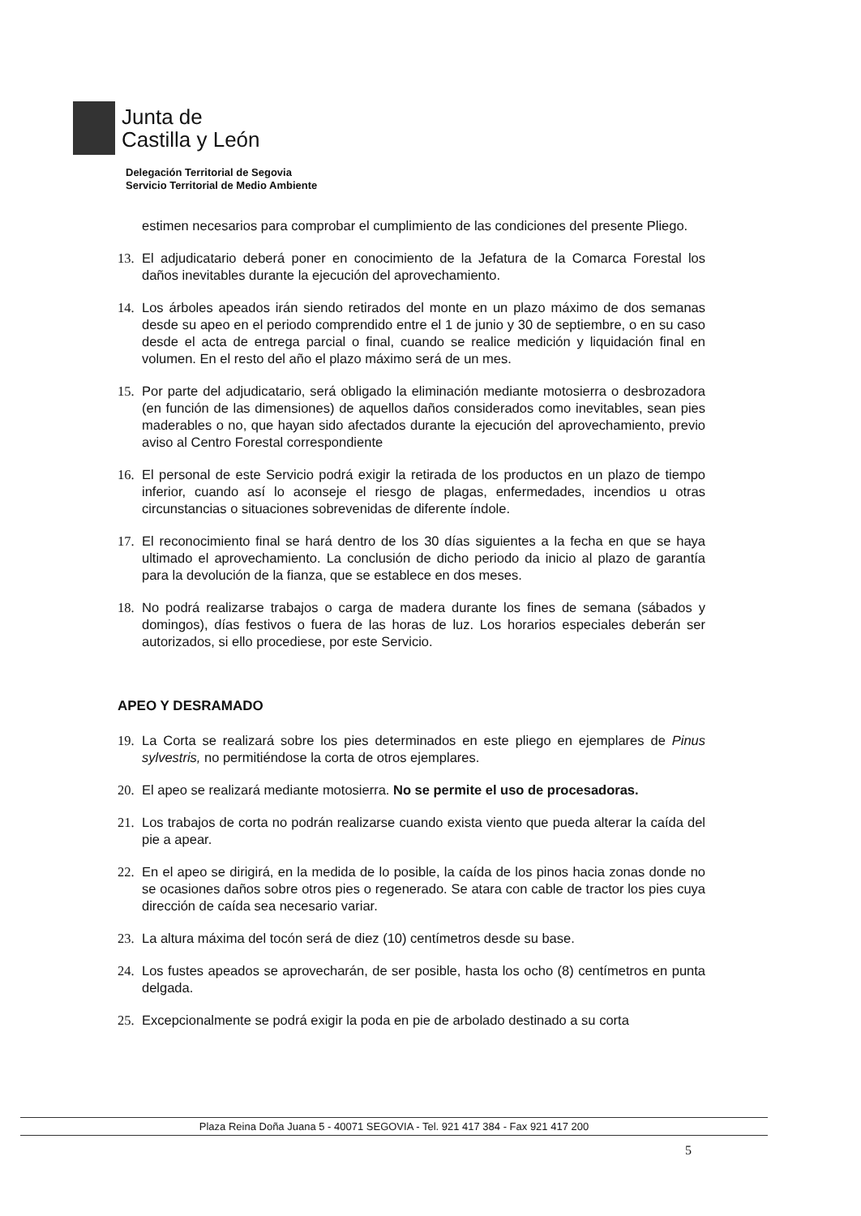Junta de
Castilla y León
Delegación Territorial de Segovia
Servicio Territorial de Medio Ambiente
estimen necesarios para comprobar el cumplimiento de las condiciones del presente Pliego.
13. El adjudicatario deberá poner en conocimiento de la Jefatura de la Comarca Forestal los daños inevitables durante la ejecución del aprovechamiento.
14. Los árboles apeados irán siendo retirados del monte en un plazo máximo de dos semanas desde su apeo en el periodo comprendido entre el 1 de junio y 30 de septiembre, o en su caso desde el acta de entrega parcial o final, cuando se realice medición y liquidación final en volumen. En el resto del año el plazo máximo será de un mes.
15. Por parte del adjudicatario, será obligado la eliminación mediante motosierra o desbrozadora (en función de las dimensiones) de aquellos daños considerados como inevitables, sean pies maderables o no, que hayan sido afectados durante la ejecución del aprovechamiento, previo aviso al Centro Forestal correspondiente
16. El personal de este Servicio podrá exigir la retirada de los productos en un plazo de tiempo inferior, cuando así lo aconseje el riesgo de plagas, enfermedades, incendios u otras circunstancias o situaciones sobrevenidas de diferente índole.
17. El reconocimiento final se hará dentro de los 30 días siguientes a la fecha en que se haya ultimado el aprovechamiento. La conclusión de dicho periodo da inicio al plazo de garantía para la devolución de la fianza, que se establece en dos meses.
18. No podrá realizarse trabajos o carga de madera durante los fines de semana (sábados y domingos), días festivos o fuera de las horas de luz. Los horarios especiales deberán ser autorizados, si ello procediese, por este Servicio.
APEO Y DESRAMADO
19. La Corta se realizará sobre los pies determinados en este pliego en ejemplares de Pinus sylvestris, no permitiéndose la corta de otros ejemplares.
20. El apeo se realizará mediante motosierra. No se permite el uso de procesadoras.
21. Los trabajos de corta no podrán realizarse cuando exista viento que pueda alterar la caída del pie a apear.
22. En el apeo se dirigirá, en la medida de lo posible, la caída de los pinos hacia zonas donde no se ocasiones daños sobre otros pies o regenerado. Se atara con cable de tractor los pies cuya dirección de caída sea necesario variar.
23. La altura máxima del tocón será de diez (10) centímetros desde su base.
24. Los fustes apeados se aprovecharán, de ser posible, hasta los ocho (8) centímetros en punta delgada.
25. Excepcionalmente se podrá exigir la poda en pie de arbolado destinado a su corta
Plaza Reina Doña Juana 5 - 40071 SEGOVIA - Tel. 921 417 384 - Fax 921 417 200
5